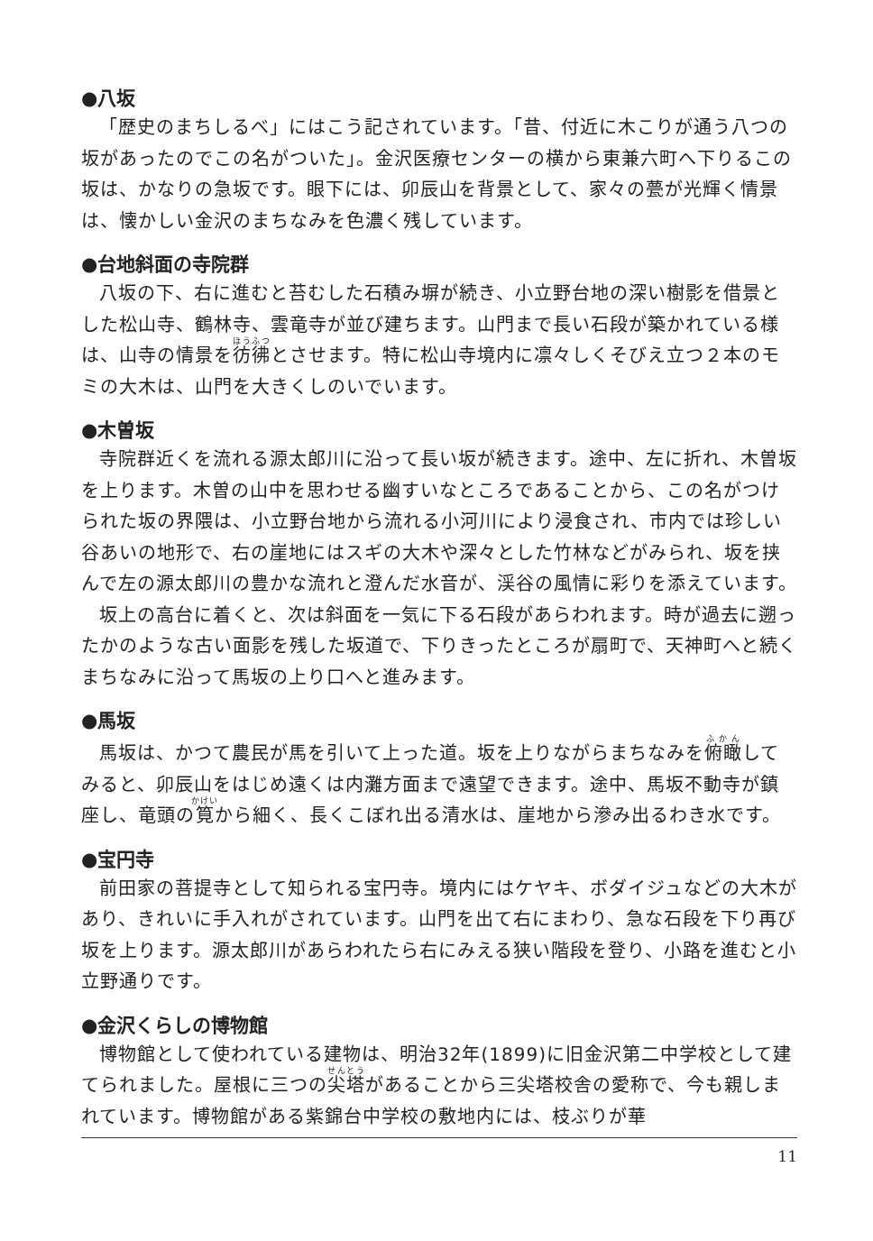●八坂
「歴史のまちしるべ」にはこう記されています。「昔、付近に木こりが通う八つの坂があったのでこの名がついた」。金沢医療センターの横から東兼六町へ下りるこの坂は、かなりの急坂です。眼下には、卯辰山を背景として、家々の甍が光輝く情景は、懐かしい金沢のまちなみを色濃く残しています。
●台地斜面の寺院群
八坂の下、右に進むと苔むした石積み塀が続き、小立野台地の深い樹影を借景とした松山寺、鶴林寺、雲竜寺が並び建ちます。山門まで長い石段が築かれている様は、山寺の情景を彷彿とさせます。特に松山寺境内に凛々しくそびえ立つ２本のモミの大木は、山門を大きくしのいでいます。
●木曽坂
寺院群近くを流れる源太郎川に沿って長い坂が続きます。途中、左に折れ、木曽坂を上ります。木曽の山中を思わせる幽すいなところであることから、この名がつけられた坂の界隈は、小立野台地から流れる小河川により浸食され、市内では珍しい谷あいの地形で、右の崖地にはスギの大木や深々とした竹林などがみられ、坂を挟んで左の源太郎川の豊かな流れと澄んだ水音が、渓谷の風情に彩りを添えています。
坂上の高台に着くと、次は斜面を一気に下る石段があらわれます。時が過去に遡ったかのような古い面影を残した坂道で、下りきったところが扇町で、天神町へと続くまちなみに沿って馬坂の上り口へと進みます。
●馬坂
馬坂は、かつて農民が馬を引いて上った道。坂を上りながらまちなみを俯瞰してみると、卯辰山をはじめ遠くは内灘方面まで遠望できます。途中、馬坂不動寺が鎮座し、竜頭の筧から細く、長くこぼれ出る清水は、崖地から滲み出るわき水です。
●宝円寺
前田家の菩提寺として知られる宝円寺。境内にはケヤキ、ボダイジュなどの大木があり、きれいに手入れがされています。山門を出て右にまわり、急な石段を下り再び坂を上ります。源太郎川があらわれたら右にみえる狭い階段を登り、小路を進むと小立野通りです。
●金沢くらしの博物館
博物館として使われている建物は、明治32年(1899)に旧金沢第二中学校として建てられました。屋根に三つの尖塔があることから三尖塔校舎の愛称で、今も親しまれています。博物館がある紫錦台中学校の敷地内には、枝ぶりが華
11